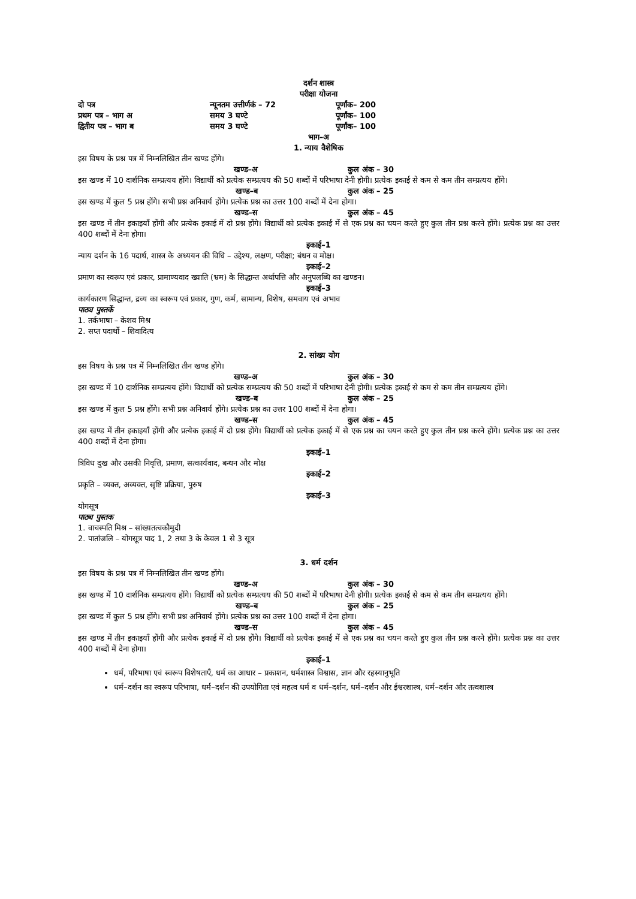दर्शन शास्त्र
परीक्षा योजना
दो पत्र न्यूनतम उत्तीर्णकं – 72 पूर्णांक– 200
प्रथम पत्र – भाग अ समय 3 घण्टे पूर्णांक– 100
द्वितीय पत्र – भाग ब समय 3 घण्टे पूर्णांक– 100
भाग–अ
1. न्याय वैशेषिक
इस विषय के प्रश्न पत्र में निम्नलिखित तीन खण्ड होंगे।
खण्ड–अ कुल अंक – 30
इस खण्ड में 10 दार्शनिक सम्प्रत्यय होंगे। विद्यार्थी को प्रत्येक सम्प्रत्यय की 50 शब्दों में परिभाषा देनी होगी। प्रत्येक इकाई से कम से कम तीन सम्प्रत्यय होंगे।
खण्ड–ब कुल अंक – 25
इस खण्ड में कुल 5 प्रश्न होंगे। सभी प्रश्न अनिवार्य होंगे। प्रत्येक प्रश्न का उत्तर 100 शब्दों में देना होगा।
खण्ड–स कुल अंक – 45
इस खण्ड में तीन इकाइयाँ होंगी और प्रत्येक इकाई में दो प्रश्न होंगे। विद्यार्थी को प्रत्येक इकाई में से एक प्रश्न का चयन करते हुए कुल तीन प्रश्न करने होंगे। प्रत्येक प्रश्न का उत्तर 400 शब्दों में देना होगा।
इकाई–1
न्याय दर्शन के 16 पदार्थ, शास्त्र के अध्ययन की विधि – उद्देश्य, लक्षण, परीक्षा; बंधन व मोक्ष।
इकाई–2
प्रमाण का स्वरूप एवं प्रकार, प्रामाण्यवाद ख्याति (भ्रम) के सिद्धान्त अर्थापत्ति और अनुपलब्धि का खण्डन।
इकाई–3
कार्यकारण सिद्धान्त, द्रव्य का स्वरूप एवं प्रकार, गुण, कर्म, सामान्य, विशेष, समवाय एवं अभाव
पाठ्य पुस्तकें
1. तर्कभाषा – केशव मिश्र
2. सप्त पदार्थो – शिवादित्य
2. सांख्य योग
इस विषय के प्रश्न पत्र में निम्नलिखित तीन खण्ड होंगे।
खण्ड–अ कुल अंक – 30
इस खण्ड में 10 दार्शनिक सम्प्रत्यय होंगे। विद्यार्थी को प्रत्येक सम्प्रत्यय की 50 शब्दों में परिभाषा देनी होगी। प्रत्येक इकाई से कम से कम तीन सम्प्रत्यय होंगे।
खण्ड–ब कुल अंक – 25
इस खण्ड में कुल 5 प्रश्न होंगे। सभी प्रश्न अनिवार्य होंगे। प्रत्येक प्रश्न का उत्तर 100 शब्दों में देना होगा।
खण्ड–स कुल अंक – 45
इस खण्ड में तीन इकाइयाँ होंगी और प्रत्येक इकाई में दो प्रश्न होंगे। विद्यार्थी को प्रत्येक इकाई में से एक प्रश्न का चयन करते हुए कुल तीन प्रश्न करने होंगे। प्रत्येक प्रश्न का उत्तर 400 शब्दों में देना होगा।
इकाई–1
त्रिविध दुख और उसकी निवृत्ति, प्रमाण, सत्कार्यवाद, बन्धन और मोक्ष
इकाई–2
प्रकृति – व्यक्त, अव्यक्त, सृष्टि प्रक्रिया, पुरुष
इकाई–3
योगसूत्र
पाठ्य पुस्तक
1. वाचस्पति मिश्र – सांख्यतत्वकौमुदी
2. पातांजलि – योगसूत्र पाद 1, 2 तथा 3 के केवल 1 से 3 सूत्र
3. धर्म दर्शन
इस विषय के प्रश्न पत्र में निम्नलिखित तीन खण्ड होंगे।
खण्ड–अ कुल अंक – 30
इस खण्ड में 10 दार्शनिक सम्प्रत्यय होंगे। विद्यार्थी को प्रत्येक सम्प्रत्यय की 50 शब्दों में परिभाषा देनी होगी। प्रत्येक इकाई से कम से कम तीन सम्प्रत्यय होंगे।
खण्ड–ब कुल अंक – 25
इस खण्ड में कुल 5 प्रश्न होंगे। सभी प्रश्न अनिवार्य होंगे। प्रत्येक प्रश्न का उत्तर 100 शब्दों में देना होगा।
खण्ड–स कुल अंक – 45
इस खण्ड में तीन इकाइयाँ होंगी और प्रत्येक इकाई में दो प्रश्न होंगे। विद्यार्थी को प्रत्येक इकाई में से एक प्रश्न का चयन करते हुए कुल तीन प्रश्न करने होंगे। प्रत्येक प्रश्न का उत्तर 400 शब्दों में देना होगा।
इकाई–1
धर्म, परिभाषा एवं स्वरूप विशेषताएँ, धर्म का आधार – प्रकाशन, धर्मशास्त्र विश्वास, ज्ञान और रहस्यानुभूति
धर्म–दर्शन का स्वरूप परिभाषा, धर्म–दर्शन की उपयोगिता एवं महत्व धर्म व धर्म–दर्शन, धर्म–दर्शन और ईश्वरशास्त्र, धर्म–दर्शन और तत्वशास्त्र